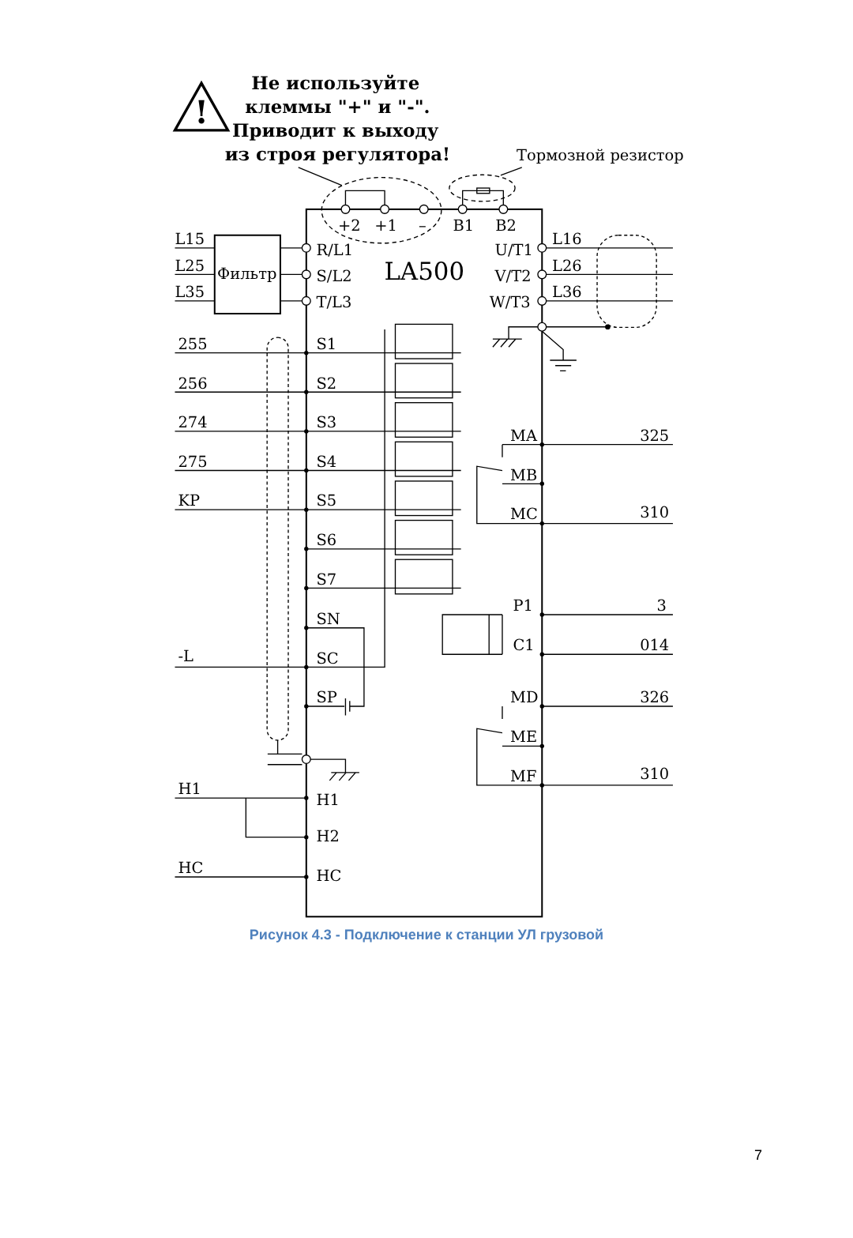!
Не используйте
клеммы "+" и "-".
Приводит к выходу
из строя регулятора!
Тормозной резистор
+2
+1
–
B1
B2
L15
L25
L35
Фильтр
R/L1
S/L2
T/L3
U/T1
V/T2
W/T3
L16
L26
L36
255
256
274
275
KP
-L
H1
HC
S1
S2
S3
S4
S5
S6
S7
SN
SC
SP
H1
H2
HC
MA
MB
MC
P1
C1
MD
ME
MF
325
310
3
014
326
310
LA500
Рисунок 4.3 - Подключение к станции УЛ грузовой
7